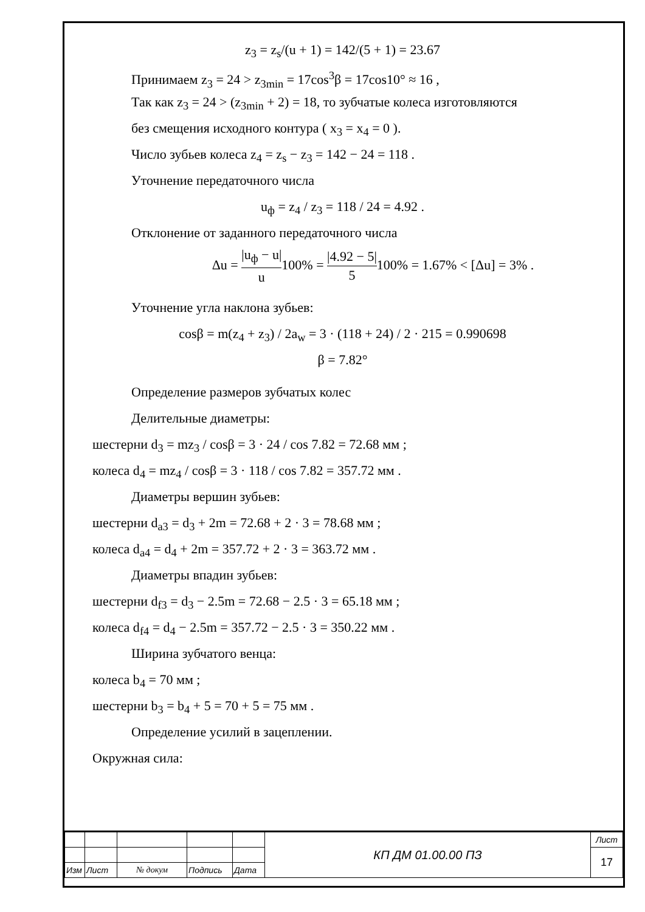z<sub>3</sub> = z<sub>s</sub>/(u + 1) = 142/(5 + 1) = 23.67
Принимаем z<sub>3</sub> = 24 > z<sub>3min</sub> = 17cos<sup>3</sup>β = 17cos10° ≈ 16 ,
Так как z<sub>3</sub> = 24 > (z<sub>3min</sub> + 2) = 18, то зубчатые колеса изготовляются
без смещения исходного контура ( x<sub>3</sub> = x<sub>4</sub> = 0 ).
Число зубьев колеса z<sub>4</sub> = z<sub>s</sub> − z<sub>3</sub> = 142 − 24 = 118 .
Уточнение передаточного числа
u<sub>ф</sub> = z<sub>4</sub> / z<sub>3</sub> = 118 / 24 = 4.92 .
Отклонение от заданного передаточного числа
Δu = |u<sub>ф</sub> − u| u100% = |4.92 − 5| 5100% = 1.67% < [Δu] = 3% .
Уточнение угла наклона зубьев:
cosβ = m(z<sub>4</sub> + z<sub>3</sub>) / 2a<sub>w</sub> = 3 · (118 + 24) / 2 · 215 = 0.990698
β = 7.82°
Определение размеров зубчатых колес
Делительные диаметры:
шестерни d<sub>3</sub> = mz<sub>3</sub> / cosβ = 3 · 24 / cos 7.82 = 72.68 мм ;
колеса d<sub>4</sub> = mz<sub>4</sub> / cosβ = 3 · 118 / cos 7.82 = 357.72 мм .
Диаметры вершин зубьев:
шестерни d<sub>a3</sub> = d<sub>3</sub> + 2m = 72.68 + 2 · 3 = 78.68 мм ;
колеса d<sub>a4</sub> = d<sub>4</sub> + 2m = 357.72 + 2 · 3 = 363.72 мм .
Диаметры впадин зубьев:
шестерни d<sub>f3</sub> = d<sub>3</sub> − 2.5m = 72.68 − 2.5 · 3 = 65.18 мм ;
колеса d<sub>f4</sub> = d<sub>4</sub> − 2.5m = 357.72 − 2.5 · 3 = 350.22 мм .
Ширина зубчатого венца:
колеса b<sub>4</sub> = 70 мм ;
шестерни b<sub>3</sub> = b<sub>4</sub> + 5 = 70 + 5 = 75 мм .
Определение усилий в зацеплении.
Окружная сила:
| | | | | | КП ДМ 01.00.00 ПЗ | Лист |
| | | | | | | 17 |
| Изм | Лист | № докум | Подпись | Дата | | |